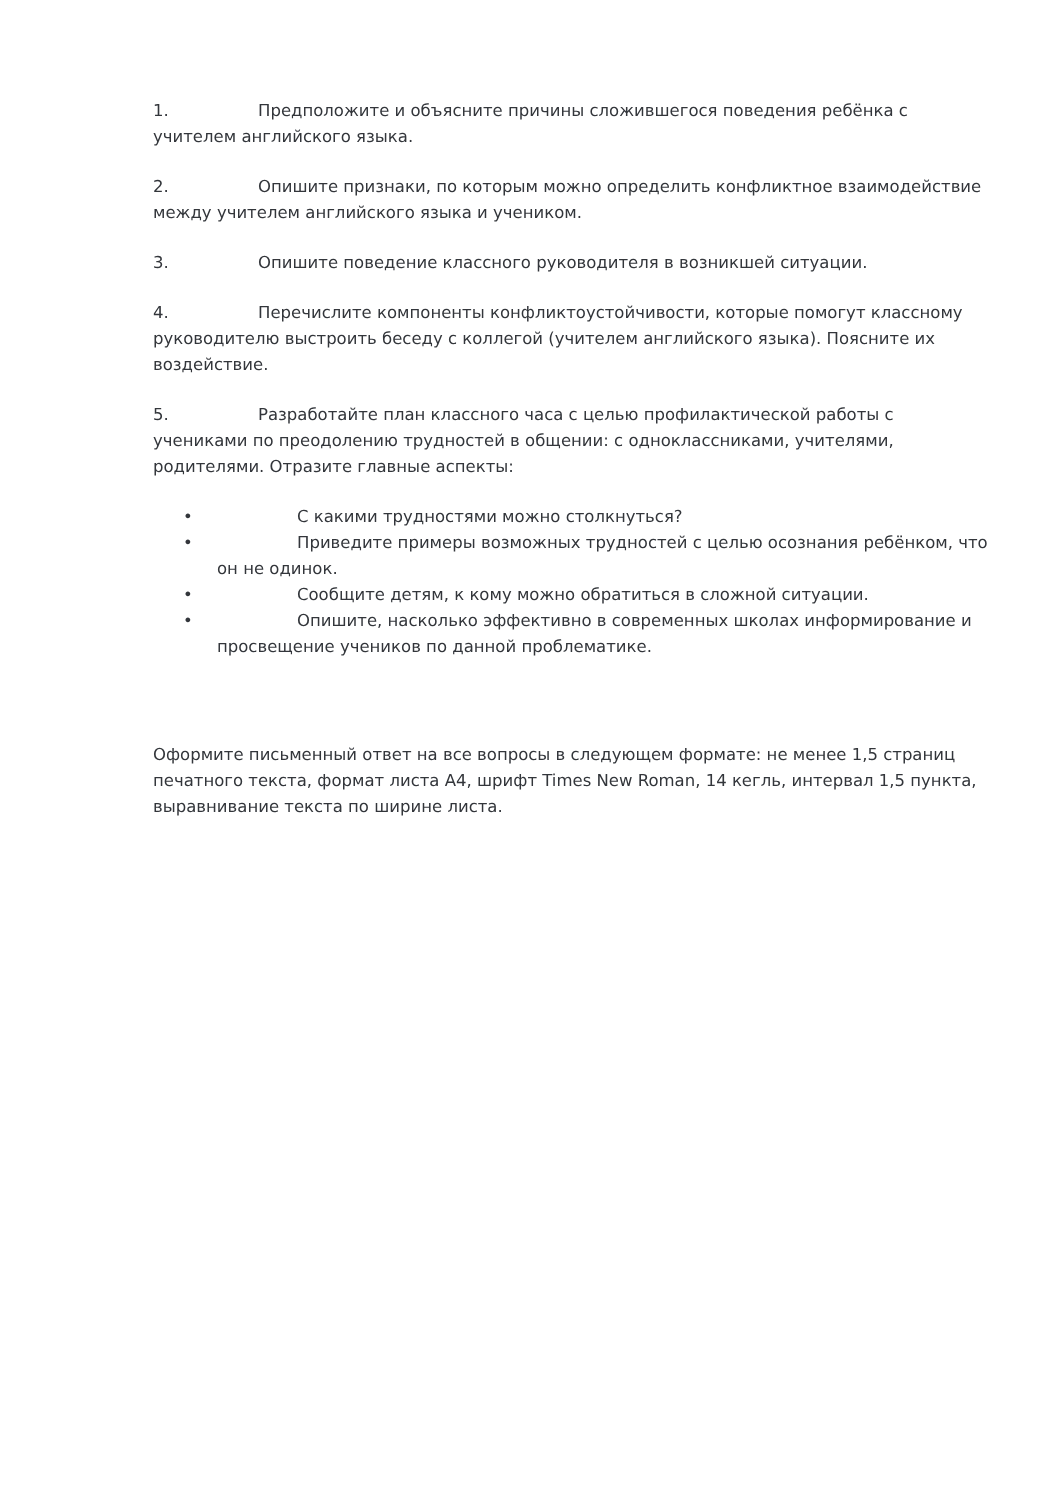1. Предположите и объясните причины сложившегося поведения ребёнка с учителем английского языка.
2. Опишите признаки, по которым можно определить конфликтное взаимодействие между учителем английского языка и учеником.
3. Опишите поведение классного руководителя в возникшей ситуации.
4. Перечислите компоненты конфликтоустойчивости, которые помогут классному руководителю выстроить беседу с коллегой (учителем английского языка). Поясните их воздействие.
5. Разработайте план классного часа с целью профилактической работы с учениками по преодолению трудностей в общении: с одноклассниками, учителями, родителями. Отразите главные аспекты:
• С какими трудностями можно столкнуться?
• Приведите примеры возможных трудностей с целью осознания ребёнком, что он не одинок.
• Сообщите детям, к кому можно обратиться в сложной ситуации.
• Опишите, насколько эффективно в современных школах информирование и просвещение учеников по данной проблематике.
Оформите письменный ответ на все вопросы в следующем формате: не менее 1,5 страниц печатного текста, формат листа А4, шрифт Times New Roman, 14 кегль, интервал 1,5 пункта, выравнивание текста по ширине листа.